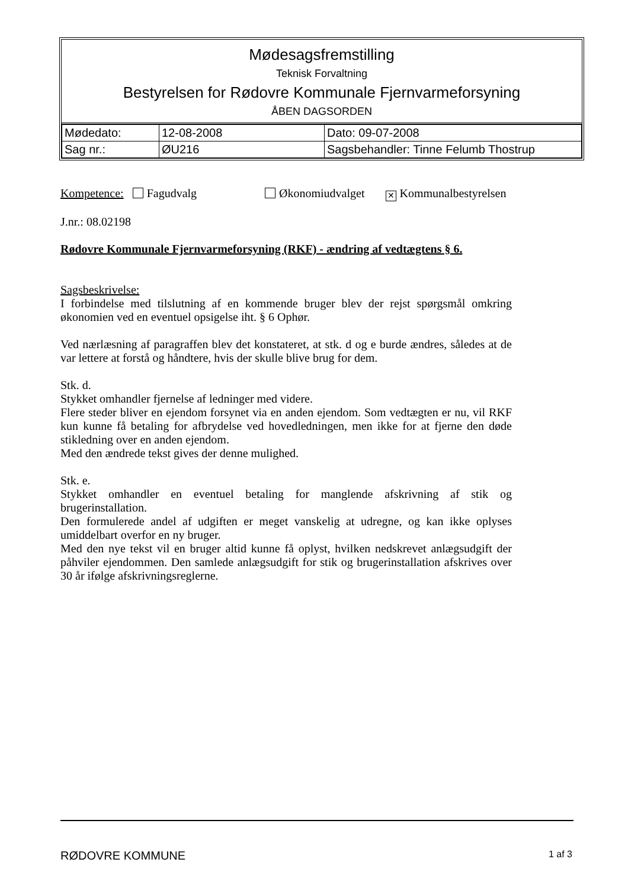Mødesagsfremstilling
Teknisk Forvaltning
Bestyrelsen for Rødovre Kommunale Fjernvarmeforsyning
ÅBEN DAGSORDEN
| Mødedato: | 12-08-2008 | Dato: 09-07-2008 |
| Sag nr.: | ØU216 | Sagsbehandler: Tinne Felumb Thostrup |
Kompetence: Fagudvalg Økonomiudvalget ✕ Kommunalbestyrelsen
J.nr.: 08.02198
Rødovre Kommunale Fjernvarmeforsyning (RKF) - ændring af vedtægtens § 6.
Sagsbeskrivelse:
I forbindelse med tilslutning af en kommende bruger blev der rejst spørgsmål omkring økonomien ved en eventuel opsigelse iht. § 6 Ophør.
Ved nærlæsning af paragraffen blev det konstateret, at stk. d og e burde ændres, således at de var lettere at forstå og håndtere, hvis der skulle blive brug for dem.
Stk. d.
Stykket omhandler fjernelse af ledninger med videre.
Flere steder bliver en ejendom forsynet via en anden ejendom. Som vedtægten er nu, vil RKF kun kunne få betaling for afbrydelse ved hovedledningen, men ikke for at fjerne den døde stikledning over en anden ejendom.
Med den ændrede tekst gives der denne mulighed.
Stk. e.
Stykket omhandler en eventuel betaling for manglende afskrivning af stik og brugerinstallation.
Den formulerede andel af udgiften er meget vanskelig at udregne, og kan ikke oplyses umiddelbart overfor en ny bruger.
Med den nye tekst vil en bruger altid kunne få oplyst, hvilken nedskrevet anlægsudgift der påhviler ejendommen. Den samlede anlægsudgift for stik og brugerinstallation afskrives over 30 år ifølge afskrivningsreglerne.
RØDOVRE KOMMUNE 1 af 3